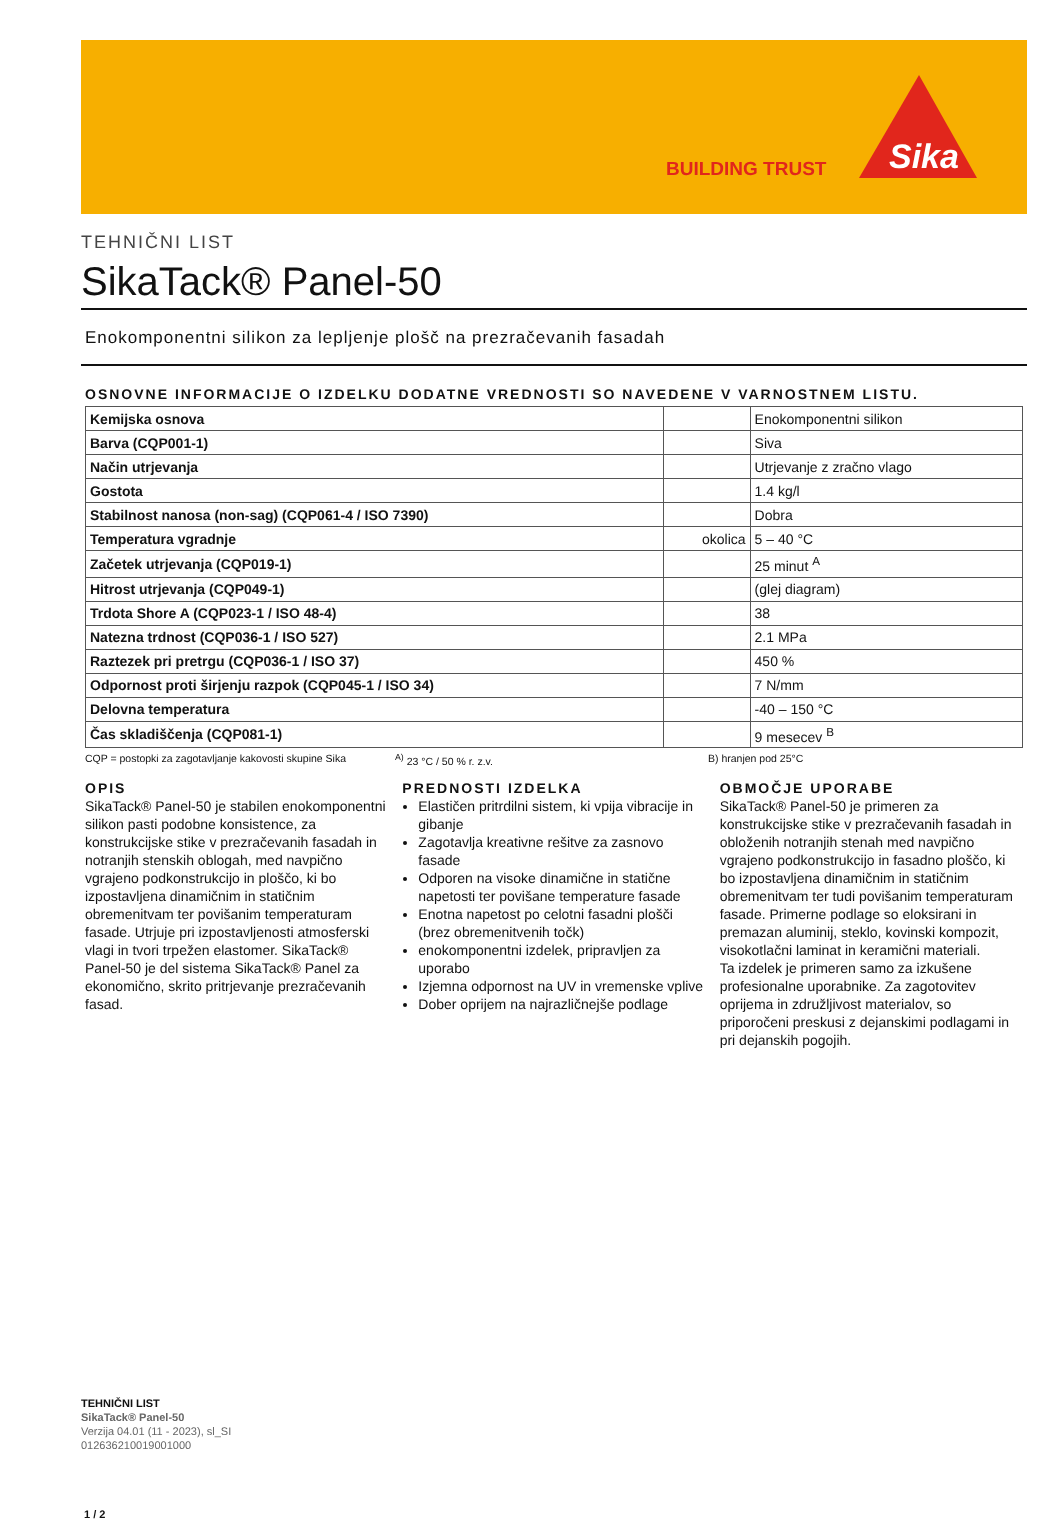BUILDING TRUST
Sika
TEHNIČNI LIST
SikaTack® Panel-50
Enokomponentni silikon za lepljenje plošč na prezračevanih fasadah
OSNOVNE INFORMACIJE O IZDELKU DODATNE VREDNOSTI SO NAVEDENE V VARNOSTNEM LISTU.
| Kemijska osnova | | Enokomponentni silikon |
| Barva (CQP001-1) | | Siva |
| Način utrjevanja | | Utrjevanje z zračno vlago |
| Gostota | | 1.4 kg/l |
| Stabilnost nanosa (non-sag) (CQP061-4 / ISO 7390) | | Dobra |
| Temperatura vgradnje | okolica | 5 – 40 °C |
| Začetek utrjevanja (CQP019-1) | | 25 minut <sup>A</sup> |
| Hitrost utrjevanja (CQP049-1) | | (glej diagram) |
| Trdota Shore A (CQP023-1 / ISO 48-4) | | 38 |
| Natezna trdnost (CQP036-1 / ISO 527) | | 2.1 MPa |
| Raztezek pri pretrgu (CQP036-1 / ISO 37) | | 450 % |
| Odpornost proti širjenju razpok (CQP045-1 / ISO 34) | | 7 N/mm |
| Delovna temperatura | | -40 – 150 °C |
| Čas skladiščenja (CQP081-1) | | 9 mesecev <sup>B</sup> |
CQP = postopki za zagotavljanje kakovosti skupine Sika <sup>A)</sup> 23 °C / 50 % r. z.v. B) hranjen pod 25°C
OPIS
SikaTack® Panel-50 je stabilen enokomponentni silikon pasti podobne konsistence, za konstrukcijske stike v prezračevanih fasadah in notranjih stenskih oblogah, med navpično vgrajeno podkonstrukcijo in ploščo, ki bo izpostavljena dinamičnim in statičnim obremenitvam ter povišanim temperaturam fasade. Utrjuje pri izpostavljenosti atmosferski vlagi in tvori trpežen elastomer. SikaTack® Panel-50 je del sistema SikaTack® Panel za ekonomično, skrito pritrjevanje prezračevanih fasad.
PREDNOSTI IZDELKA
Elastičen pritrdilni sistem, ki vpija vibracije in gibanje
Zagotavlja kreativne rešitve za zasnovo fasade
Odporen na visoke dinamične in statične napetosti ter povišane temperature fasade
Enotna napetost po celotni fasadni plošči (brez obremenitvenih točk)
enokomponentni izdelek, pripravljen za uporabo
Izjemna odpornost na UV in vremenske vplive
Dober oprijem na najrazličnejše podlage
OBMOČJE UPORABE
SikaTack® Panel-50 je primeren za konstrukcijske stike v prezračevanih fasadah in obloženih notranjih stenah med navpično vgrajeno podkonstrukcijo in fasadno ploščo, ki bo izpostavljena dinamičnim in statičnim obremenitvam ter tudi povišanim temperaturam fasade. Primerne podlage so eloksirani in premazan aluminij, steklo, kovinski kompozit, visokotlačni laminat in keramični materiali.
Ta izdelek je primeren samo za izkušene profesionalne uporabnike. Za zagotovitev oprijema in združljivost materialov, so priporočeni preskusi z dejanskimi podlagami in pri dejanskih pogojih.
TEHNIČNI LIST
SikaTack® Panel-50
Verzija 04.01 (11 - 2023), sl_SI
012636210019001000
1 / 2